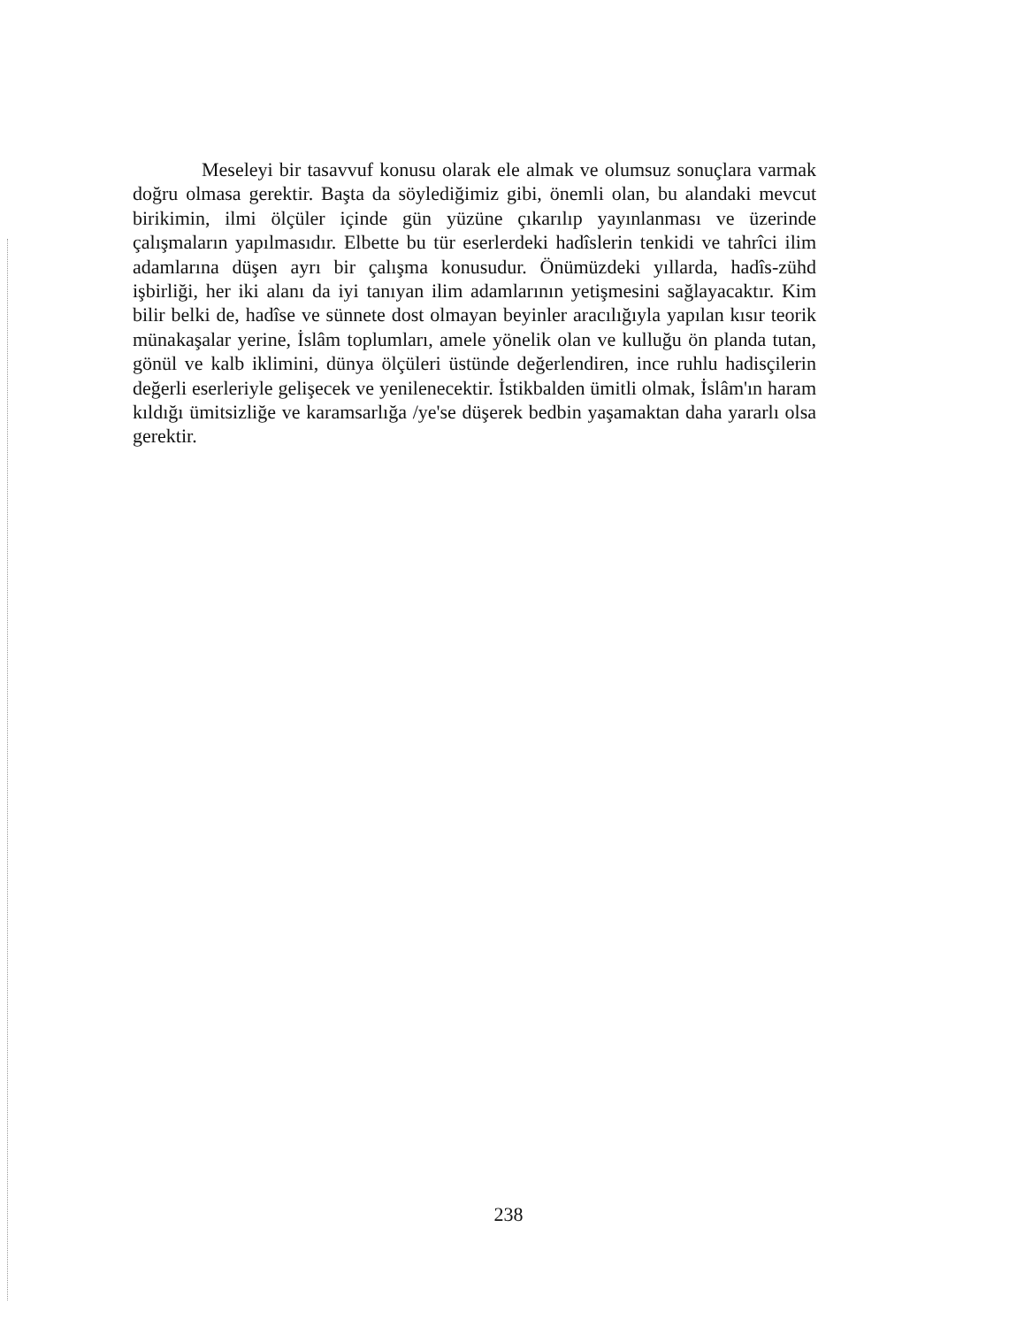Meseleyi bir tasavvuf konusu olarak ele almak ve olumsuz sonuçlara varmak doğru olmasa gerektir. Başta da söylediğimiz gibi, önemli olan, bu alandaki mevcut birikimin, ilmi ölçüler içinde gün yüzüne çıkarılıp yayınlanması ve üzerinde çalışmaların yapılmasıdır. Elbette bu tür eserlerdeki hadîslerin tenkidi ve tahrîci ilim adamlarına düşen ayrı bir çalışma konusudur. Önümüzdeki yıllarda, hadîs-zühd işbirliği, her iki alanı da iyi tanıyan ilim adamlarının yetişmesini sağlayacaktır. Kim bilir belki de, hadîse ve sünnete dost olmayan beyinler aracılığıyla yapılan kısır teorik münakaşalar yerine, İslâm toplumları, amele yönelik olan ve kulluğu ön planda tutan, gönül ve kalb iklimini, dünya ölçüleri üstünde değerlendiren, ince ruhlu hadisçilerin değerli eserleriyle gelişecek ve yenilenecektir. İstikbalden ümitli olmak, İslâm'ın haram kıldığı ümitsizliğe ve karamsarlığa /ye'se düşerek bedbin yaşamaktan daha yararlı olsa gerektir.
238